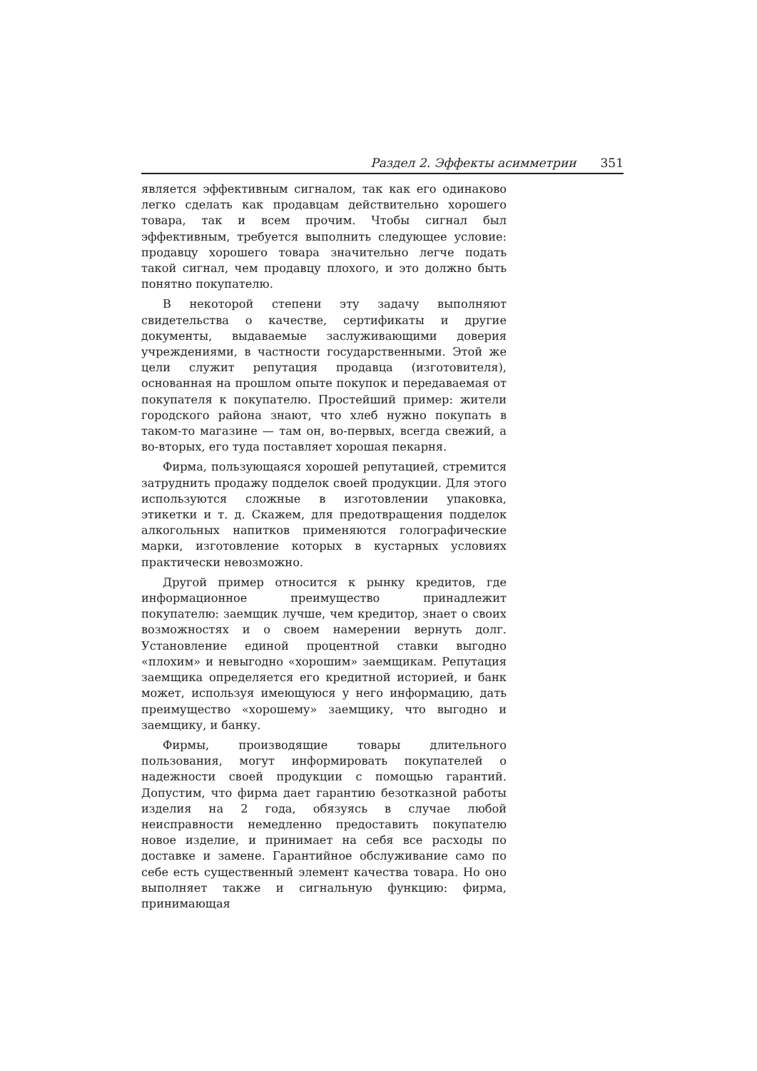Раздел 2. Эффекты асимметрии 351
является эффективным сигналом, так как его одинаково легко сделать как продавцам действительно хорошего товара, так и всем прочим. Чтобы сигнал был эффективным, требуется выполнить следующее условие: продавцу хорошего товара значительно легче подать такой сигнал, чем продавцу плохого, и это должно быть понятно покупателю.
В некоторой степени эту задачу выполняют свидетельства о качестве, сертификаты и другие документы, выдаваемые заслуживающими доверия учреждениями, в частности государственными. Этой же цели служит репутация продавца (изготовителя), основанная на прошлом опыте покупок и передаваемая от покупателя к покупателю. Простейший пример: жители городского района знают, что хлеб нужно покупать в таком-то магазине — там он, во-первых, всегда свежий, а во-вторых, его туда поставляет хорошая пекарня.
Фирма, пользующаяся хорошей репутацией, стремится затруднить продажу подделок своей продукции. Для этого используются сложные в изготовлении упаковка, этикетки и т. д. Скажем, для предотвращения подделок алкогольных напитков применяются голографические марки, изготовление которых в кустарных условиях практически невозможно.
Другой пример относится к рынку кредитов, где информационное преимущество принадлежит покупателю: заемщик лучше, чем кредитор, знает о своих возможностях и о своем намерении вернуть долг. Установление единой процентной ставки выгодно «плохим» и невыгодно «хорошим» заемщикам. Репутация заемщика определяется его кредитной историей, и банк может, используя имеющуюся у него информацию, дать преимущество «хорошему» заемщику, что выгодно и заемщику, и банку.
Фирмы, производящие товары длительного пользования, могут информировать покупателей о надежности своей продукции с помощью гарантий. Допустим, что фирма дает гарантию безотказной работы изделия на 2 года, обязуясь в случае любой неисправности немедленно предоставить покупателю новое изделие, и принимает на себя все расходы по доставке и замене. Гарантийное обслуживание само по себе есть существенный элемент качества товара. Но оно выполняет также и сигнальную функцию: фирма, принимающая